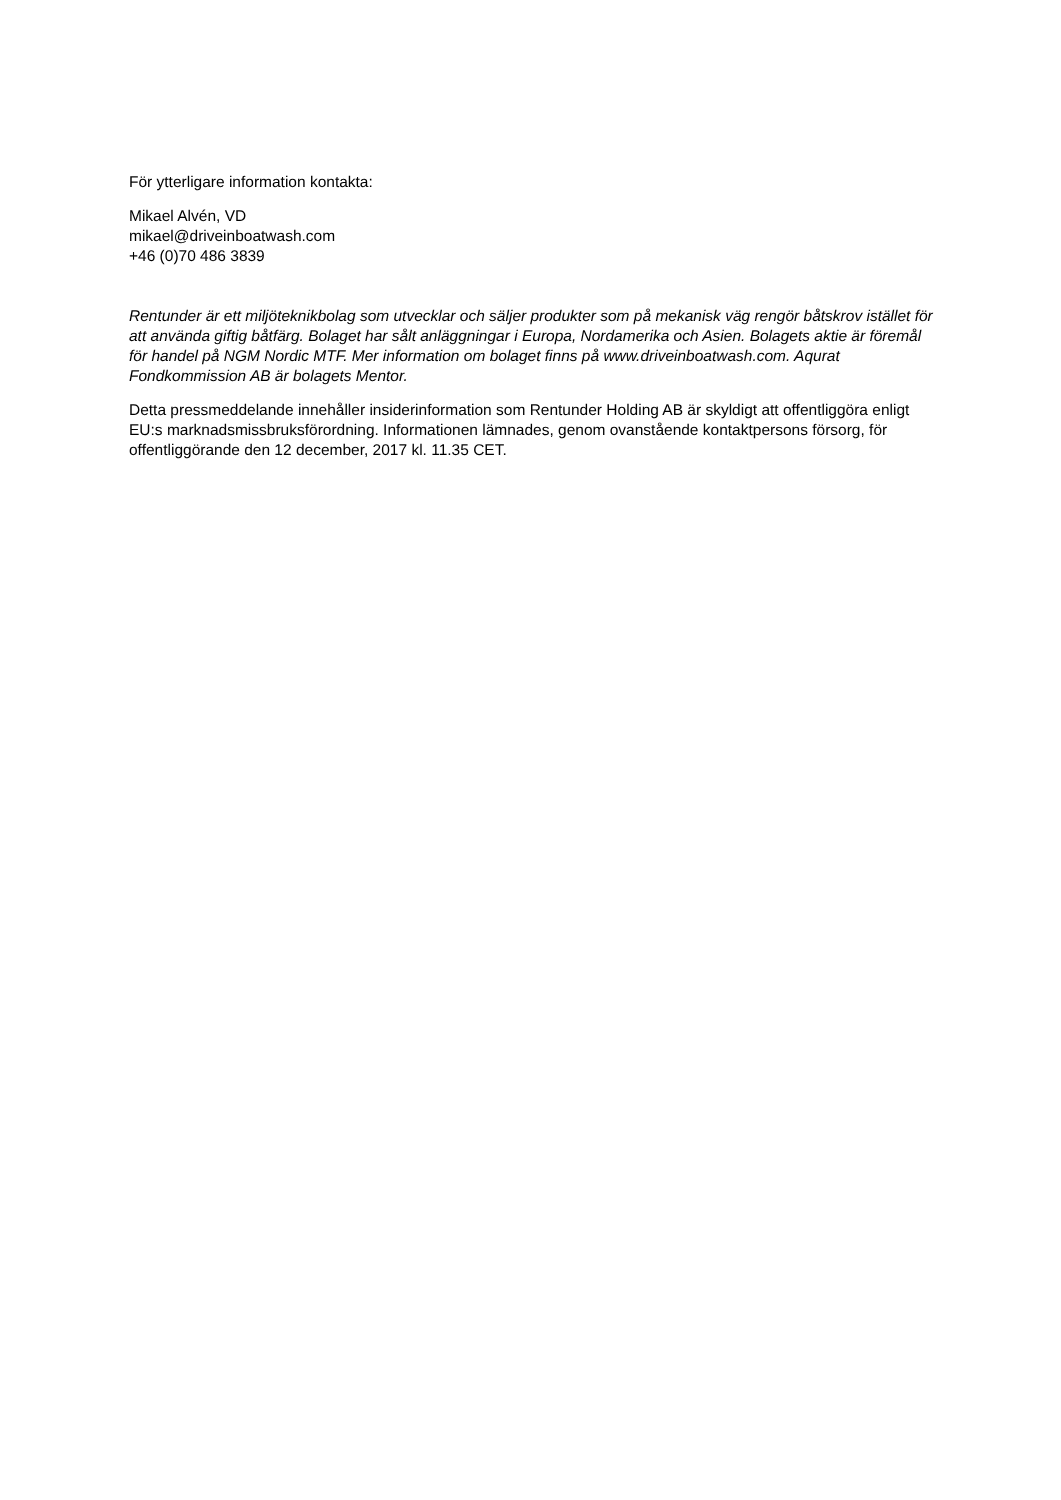För ytterligare information kontakta:
Mikael Alvén, VD
mikael@driveinboatwash.com
+46 (0)70 486 3839
Rentunder är ett miljöteknikbolag som utvecklar och säljer produkter som på mekanisk väg rengör båtskrov istället för att använda giftig båtfärg. Bolaget har sålt anläggningar i Europa, Nordamerika och Asien. Bolagets aktie är föremål för handel på NGM Nordic MTF. Mer information om bolaget finns på www.driveinboatwash.com. Aqurat Fondkommission AB är bolagets Mentor.
Detta pressmeddelande innehåller insiderinformation som Rentunder Holding AB är skyldigt att offentliggöra enligt EU:s marknadsmissbruksförordning. Informationen lämnades, genom ovanstående kontaktpersons försorg, för offentliggörande den 12 december, 2017 kl. 11.35 CET.